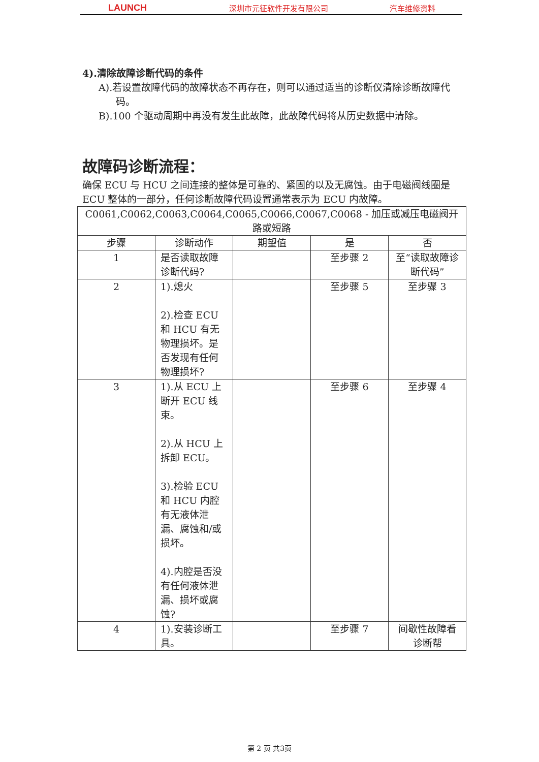LAUNCH
深圳市元征软件开发有限公司 汽车维修资料
4).清除故障诊断代码的条件
A).若设置故障代码的故障状态不再存在，则可以通过适当的诊断仪清除诊断故障代码。
B).100 个驱动周期中再没有发生此故障，此故障代码将从历史数据中清除。
故障码诊断流程：
确保 ECU 与 HCU 之间连接的整体是可靠的、紧固的以及无腐蚀。由于电磁阀线圈是 ECU 整体的一部分，任何诊断故障代码设置通常表示为 ECU 内故障。
| C0061,C0062,C0063,C0064,C0065,C0066,C0067,C0068 - 加压或减压电磁阀开路或短路 | | | | |
| 步骤 | 诊断动作 | 期望值 | 是 | 否 |
| 1 | 是否读取故障诊断代码? | | 至步骤 2 | 至“读取故障诊断代码” |
| 2 | 1).熄火 2).检查 ECU 和 HCU 有无物理损坏。是否发现有任何物理损坏? | | 至步骤 5 | 至步骤 3 |
| 3 | 1).从 ECU 上断开 ECU 线束。 2).从 HCU 上拆卸 ECU。 3).检验 ECU 和 HCU 内腔有无液体泄漏、腐蚀和/或损坏。 4).内腔是否没有任何液体泄漏、损坏或腐蚀? | | 至步骤 6 | 至步骤 4 |
| 4 | 1).安装诊断工具。 | | 至步骤 7 | 间歇性故障看诊断帮 |
第 2 页 共3页